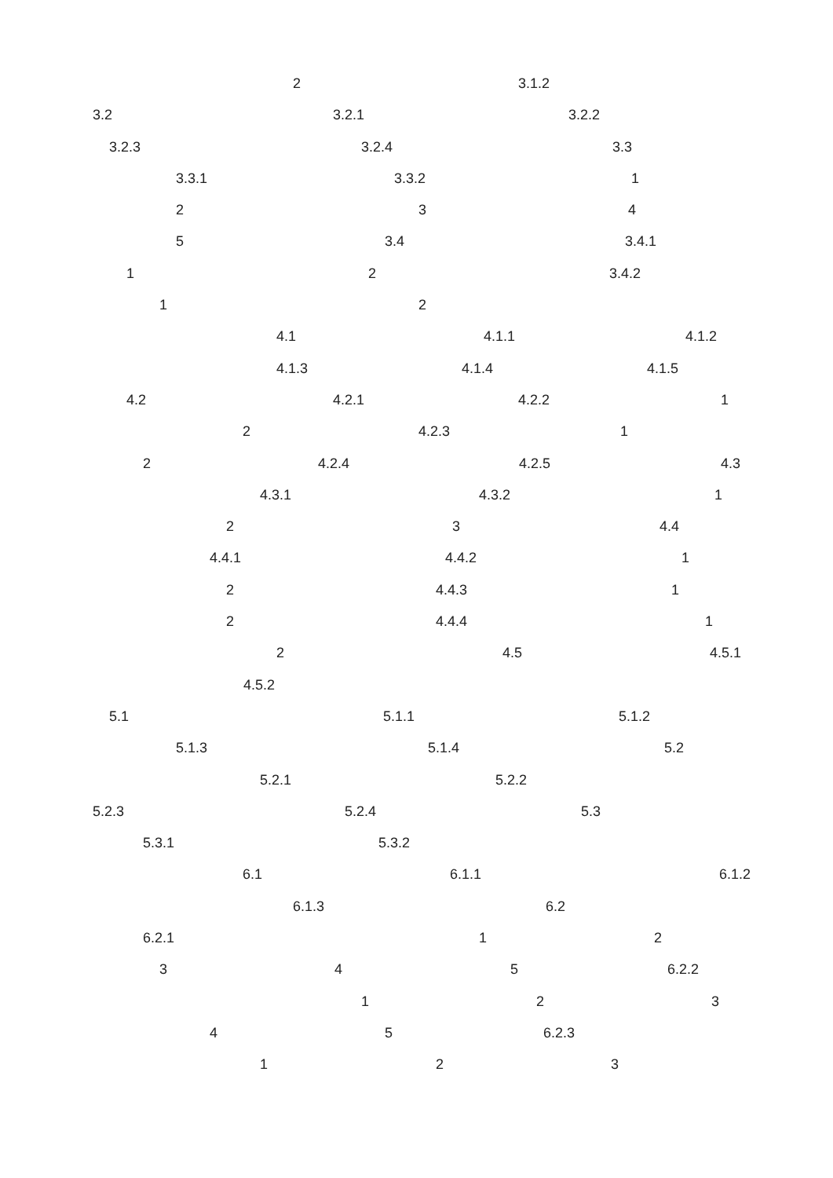2 3.1.2
3.2 3.2.1 3.2.2
3.2.3 3.2.4 3.3
3.3.1 3.3.2 1
2 3 4
5 3.4 3.4.1
1 2 3.4.2
1 2
4.1 4.1.1 4.1.2
4.1.3 4.1.4 4.1.5
4.2 4.2.1 4.2.2 1
2 4.2.3 1
2 4.2.4 4.2.5 4.3
4.3.1 4.3.2 1
2 3 4.4
4.4.1 4.4.2 1
2 4.4.3 1
2 4.4.4 1
2 4.5 4.5.1
4.5.2
5.1 5.1.1 5.1.2
5.1.3 5.1.4 5.2
5.2.1 5.2.2
5.2.3 5.2.4 5.3
5.3.1 5.3.2
6.1 6.1.1 6.1.2
6.1.3 6.2
6.2.1 1 2
3 4 5 6.2.2
1 2 3
4 5 6.2.3
1 2 3